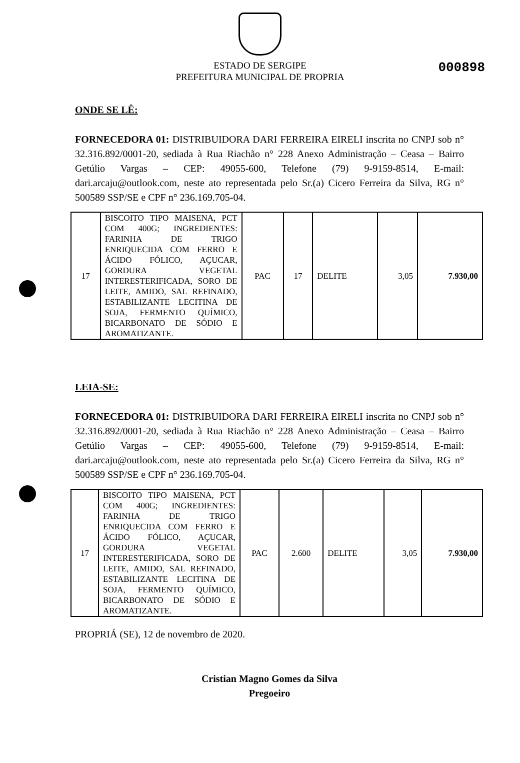000898
ESTADO DE SERGIPE
PREFEITURA MUNICIPAL DE PROPRIA
ONDE SE LÊ:
FORNECEDORA 01: DISTRIBUIDORA DARI FERREIRA EIRELI inscrita no CNPJ sob n° 32.316.892/0001-20, sediada à Rua Riachão n° 228 Anexo Administração – Ceasa – Bairro Getúlio Vargas – CEP: 49055-600, Telefone (79) 9-9159-8514, E-mail: dari.arcaju@outlook.com, neste ato representada pelo Sr.(a) Cicero Ferreira da Silva, RG n° 500589 SSP/SE e CPF n° 236.169.705-04.
| 17 | BISCOITO TIPO MAISENA, PCT COM 400G; INGREDIENTES: FARINHA DE TRIGO ENRIQUECIDA COM FERRO E ÁCIDO FÓLICO, AÇUCAR, GORDURA VEGETAL INTERESTERIFICADA, SORO DE LEITE, AMIDO, SAL REFINADO, ESTABILIZANTE LECITINA DE SOJA, FERMENTO QUÍMICO, BICARBONATO DE SÓDIO E AROMATIZANTE. | PAC | 17 | DELITE | 3,05 | 7.930,00 |
LEIA-SE:
FORNECEDORA 01: DISTRIBUIDORA DARI FERREIRA EIRELI inscrita no CNPJ sob n° 32.316.892/0001-20, sediada à Rua Riachão n° 228 Anexo Administração – Ceasa – Bairro Getúlio Vargas – CEP: 49055-600, Telefone (79) 9-9159-8514, E-mail: dari.arcaju@outlook.com, neste ato representada pelo Sr.(a) Cicero Ferreira da Silva, RG n° 500589 SSP/SE e CPF n° 236.169.705-04.
| 17 | BISCOITO TIPO MAISENA, PCT COM 400G; INGREDIENTES: FARINHA DE TRIGO ENRIQUECIDA COM FERRO E ÁCIDO FÓLICO, AÇUCAR, GORDURA VEGETAL INTERESTERIFICADA, SORO DE LEITE, AMIDO, SAL REFINADO, ESTABILIZANTE LECITINA DE SOJA, FERMENTO QUÍMICO, BICARBONATO DE SÓDIO E AROMATIZANTE. | PAC | 2.600 | DELITE | 3,05 | 7.930,00 |
PROPRIÁ (SE), 12 de novembro de 2020.
Cristian Magno Gomes da Silva
Pregoeiro